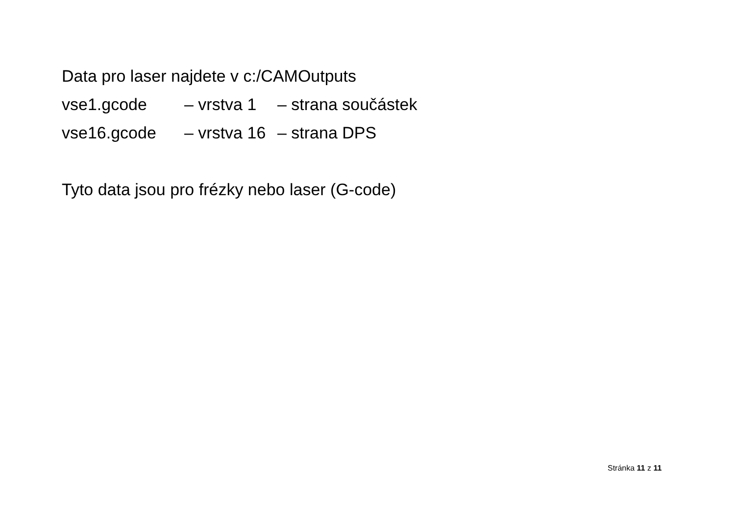Data pro laser najdete v c:/CAMOutputs
vse1.gcode – vrstva 1 – strana součástek
vse16.gcode – vrstva 16 – strana DPS
Tyto data jsou pro frézky nebo laser (G-code)
Stránka 11 z 11